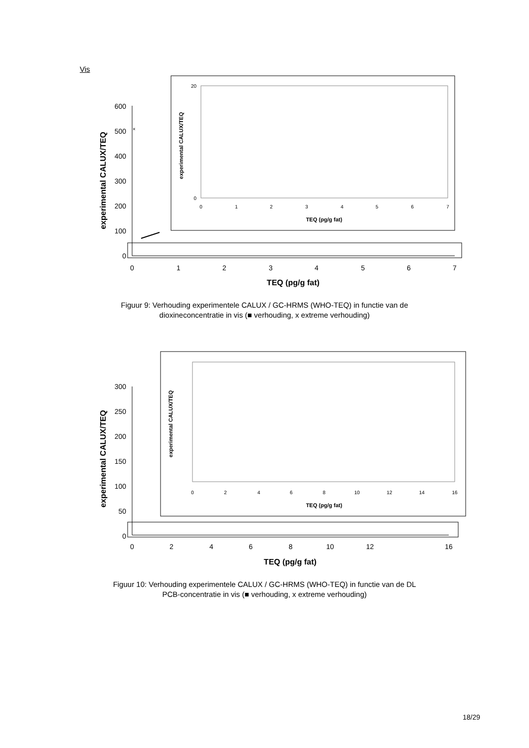Vis
600
500
400
300
200
100
0
0
1
2
3
4
5
6
7
TEQ (pg/g fat)
experimental CALUX/TEQ
×
20
0
0
1
2
3
4
5
6
7
TEQ (pg/g fat)
experimental CALUX/TEQ
Figuur 9: Verhouding experimentele CALUX / GC-HRMS (WHO-TEQ) in functie van de
dioxineconcentratie in vis (■ verhouding, x extreme verhouding)
300
250
200
150
100
50
0
0
2
4
6
8
10
12
16
TEQ (pg/g fat)
experimental CALUX/TEQ
0
2
4
6
8
10
12
14
16
TEQ (pg/g fat)
experimental CALUX/TEQ
Figuur 10: Verhouding experimentele CALUX / GC-HRMS (WHO-TEQ) in functie van de DL
PCB-concentratie in vis (■ verhouding, x extreme verhouding)
18/29